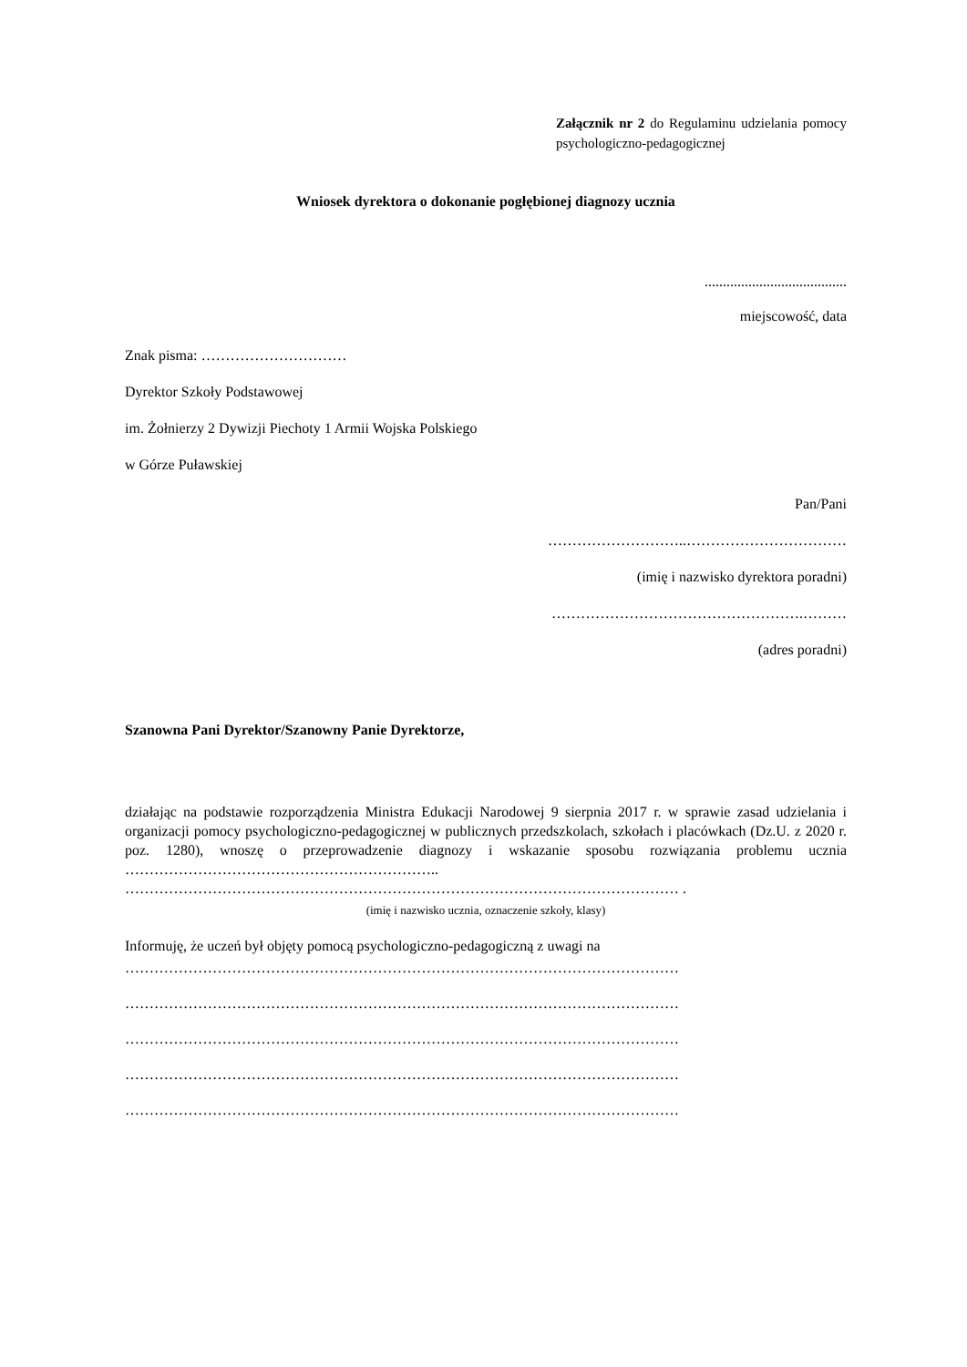Załącznik nr 2 do Regulaminu udzielania pomocy psychologiczno-pedagogicznej
Wniosek dyrektora o dokonanie pogłębionej diagnozy ucznia
.......................................
miejscowość, data
Znak pisma: …………………………
Dyrektor Szkoły Podstawowej
im. Żołnierzy 2 Dywizji Piechoty 1 Armii Wojska Polskiego
w Górze Puławskiej
Pan/Pani
………………………..……………………………
(imię i nazwisko dyrektora poradni)
…………………………………………….………
(adres poradni)
Szanowna Pani Dyrektor/Szanowny Panie Dyrektorze,
działając na podstawie rozporządzenia Ministra Edukacji Narodowej 9 sierpnia 2017 r. w sprawie zasad udzielania i organizacji pomocy psychologiczno-pedagogicznej w publicznych przedszkolach, szkołach i placówkach (Dz.U. z 2020 r. poz. 1280), wnoszę o przeprowadzenie diagnozy i wskazanie sposobu rozwiązania problemu ucznia ……………………………………………………….. …………………………………………………………………………………………………… .
(imię i nazwisko ucznia, oznaczenie szkoły, klasy)
Informuję, że uczeń był objęty pomocą psychologiczno-pedagogiczną z uwagi na
……………………………………………………………………………………………………
……………………………………………………………………………………………………
……………………………………………………………………………………………………
……………………………………………………………………………………………………
……………………………………………………………………………………………………